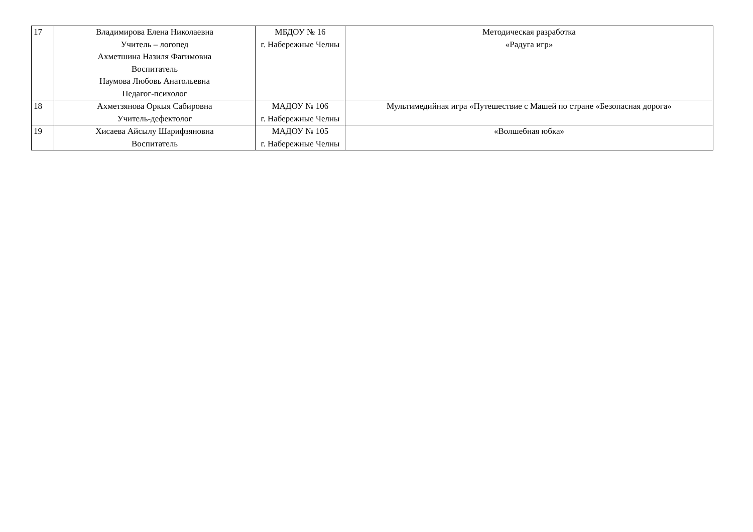| 17 | Владимирова Елена Николаевна Учитель – логопед Ахметшина Назиля Фагимовна Воспитатель Наумова Любовь Анатольевна Педагог-психолог | МБДОУ № 16 г. Набережные Челны | Методическая разработка «Радуга игр» |
| 18 | Ахметзянова Оркыя Сабировна Учитель-дефектолог | МАДОУ № 106 г. Набережные Челны | Мультимедийная игра «Путешествие с Машей по стране «Безопасная дорога» |
| 19 | Хисаева Айсылу Шарифзяновна Воспитатель | МАДОУ № 105 г. Набережные Челны | «Волшебная юбка» |